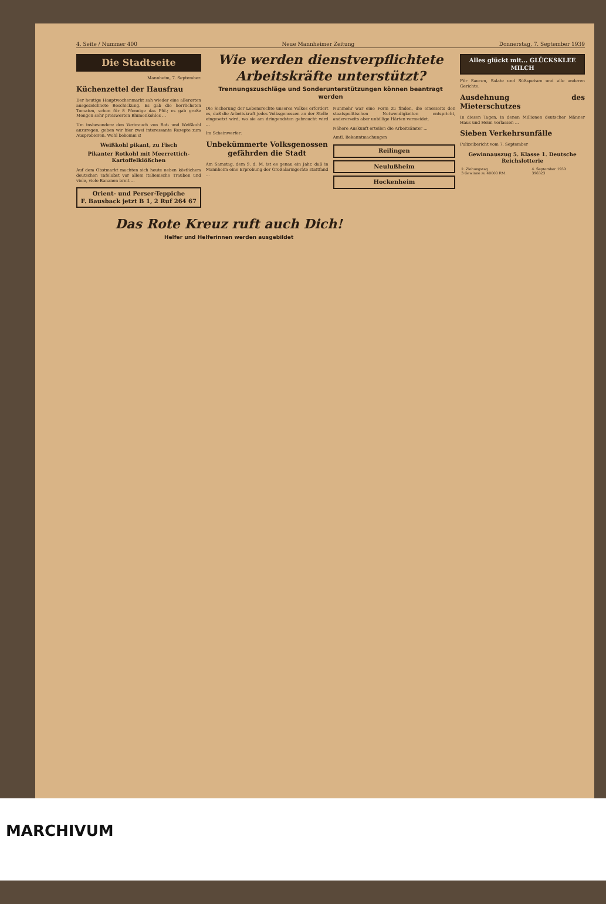4. Seite / Nummer 400 Neue Mannheimer Zeitung Donnerstag, 7. September 1939
Die Stadtseite
Mannheim, 7. September.
Küchenzettel der Hausfrau
Der heutige Hauptwochenmarkt sah wieder eine allerorten ausgezeichnete Beschickung. Es gab die herrlichsten Tomaten, schon für 8 Pfennige das Pfd.; es gab große Mengen sehr preiswerten Blumenkohles ...
Um insbesondere den Verbrauch von Rot- und Weißkohl anzuregen, geben wir hier zwei interessante Rezepte zum Ausprobieren. Wohl bekomm's!
Weißkohl pikant, zu Fisch
Pikanter Rotkohl mit Meerrettich-Kartoffelklößchen
Auf dem Obstmarkt machten sich heute neben köstlichem deutschen Tafelobst vor allem italienische Trauben und viele, viele Bananen breit ...
Orient- und Perser-Teppiche
F. Bausback jetzt B 1, 2 Ruf 264 67
Wie werden dienstverpflichtete Arbeitskräfte unterstützt?
Trennungszuschläge und Sonderunterstützungen können beantragt werden
Die Sicherung der Lebensrechte unseres Volkes erfordert es, daß die Arbeitskraft jedes Volksgenossen an der Stelle eingesetzt wird, wo sie am dringendsten gebraucht wird ...
Im Scheinwerfer:
Unbekümmerte Volksgenossen gefährden die Stadt
Am Samstag, dem 9. d. M. ist es genau ein Jahr, daß in Mannheim eine Erprobung der Großalarmgeräte stattfand ...
Nunmehr war eine Form zu finden, die einerseits den staatspolitischen Notwendigkeiten entspricht, andererseits aber unbillige Härten vermeidet.
Nähere Auskunft erteilen die Arbeitsämter ...
Amtl. Bekanntmachungen
Reilingen
Neulußheim
Hockenheim
Alles glückt mit... GLÜCKSKLEE MILCH
Für Saucen, Salate und Süßspeisen und alle anderen Gerichte.
Ausdehnung des Mieterschutzes
In diesen Tagen, in denen Millionen deutscher Männer Haus und Heim verlassen ...
Sieben Verkehrsunfälle
Polizeibericht vom 7. September
Gewinnauszug 5. Klasse 1. Deutsche Reichslotterie
| 2. Ziehungstag | 4. September 1939 |
| 3 Gewinne zu 40000 RM. | 396323 |
Das Rote Kreuz ruft auch Dich!
Helfer und Helferinnen werden ausgebildet
MARCHIVUM